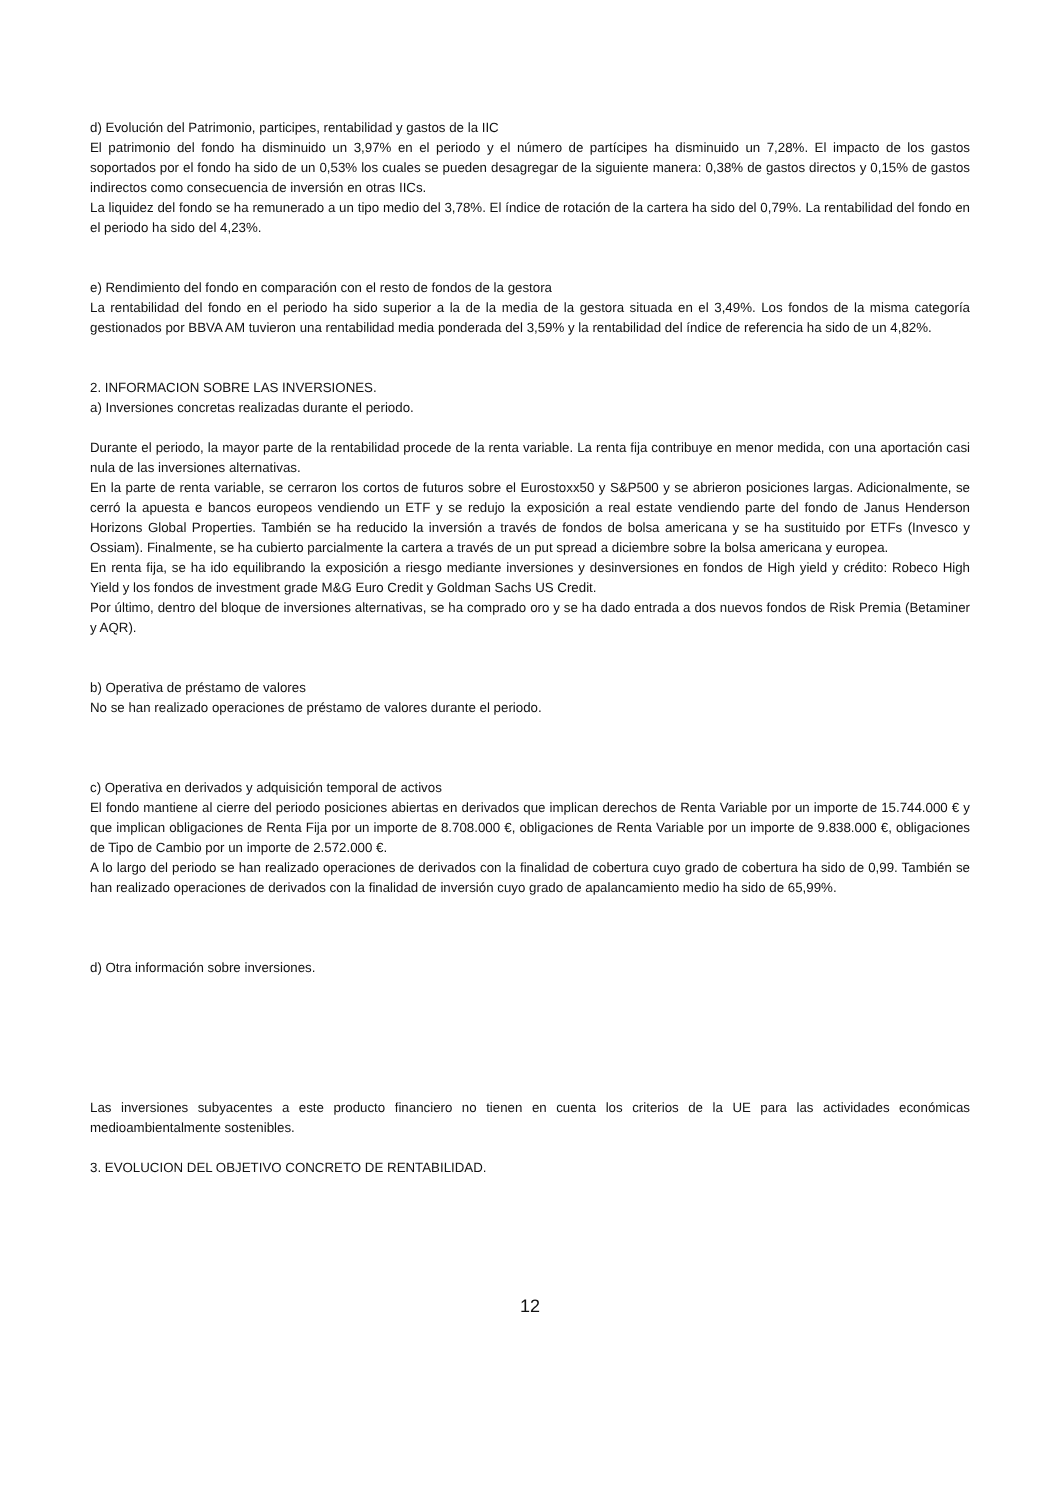d) Evolución del Patrimonio, participes, rentabilidad y gastos de la IIC
El patrimonio del fondo ha disminuido un 3,97% en el periodo y el número de partícipes ha disminuido un 7,28%. El impacto de los gastos soportados por el fondo ha sido de un 0,53% los cuales se pueden desagregar de la siguiente manera: 0,38% de gastos directos y 0,15% de gastos indirectos como consecuencia de inversión en otras IICs.
La liquidez del fondo se ha remunerado a un tipo medio del 3,78%. El índice de rotación de la cartera ha sido del 0,79%. La rentabilidad del fondo en el periodo ha sido del 4,23%.
e) Rendimiento del fondo en comparación con el resto de fondos de la gestora
La rentabilidad del fondo en el periodo ha sido superior a la de la media de la gestora situada en el 3,49%. Los fondos de la misma categoría gestionados por BBVA AM tuvieron una rentabilidad media ponderada del 3,59% y la rentabilidad del índice de referencia ha sido de un 4,82%.
2. INFORMACION SOBRE LAS INVERSIONES.
a) Inversiones concretas realizadas durante el periodo.
Durante el periodo, la mayor parte de la rentabilidad procede de la renta variable. La renta fija contribuye en menor medida, con una aportación casi nula de las inversiones alternativas.
En la parte de renta variable, se cerraron los cortos de futuros sobre el Eurostoxx50 y S&P500 y se abrieron posiciones largas. Adicionalmente, se cerró la apuesta e bancos europeos vendiendo un ETF y se redujo la exposición a real estate vendiendo parte del fondo de Janus Henderson Horizons Global Properties. También se ha reducido la inversión a través de fondos de bolsa americana y se ha sustituido por ETFs (Invesco y Ossiam). Finalmente, se ha cubierto parcialmente la cartera a través de un put spread a diciembre sobre la bolsa americana y europea.
En renta fija, se ha ido equilibrando la exposición a riesgo mediante inversiones y desinversiones en fondos de High yield y crédito: Robeco High Yield y los fondos de investment grade M&G Euro Credit y Goldman Sachs US Credit.
Por último, dentro del bloque de inversiones alternativas, se ha comprado oro y se ha dado entrada a dos nuevos fondos de Risk Premia (Betaminer y AQR).
b) Operativa de préstamo de valores
No se han realizado operaciones de préstamo de valores durante el periodo.
c) Operativa en derivados y adquisición temporal de activos
El fondo mantiene al cierre del periodo posiciones abiertas en derivados que implican derechos de Renta Variable por un importe de 15.744.000 € y que implican obligaciones de Renta Fija por un importe de 8.708.000 €, obligaciones de Renta Variable por un importe de 9.838.000 €, obligaciones de Tipo de Cambio por un importe de 2.572.000 €.
A lo largo del periodo se han realizado operaciones de derivados con la finalidad de cobertura cuyo grado de cobertura ha sido de 0,99. También se han realizado operaciones de derivados con la finalidad de inversión cuyo grado de apalancamiento medio ha sido de 65,99%.
d) Otra información sobre inversiones.
Las inversiones subyacentes a este producto financiero no tienen en cuenta los criterios de la UE para las actividades económicas medioambientalmente sostenibles.
3. EVOLUCION DEL OBJETIVO CONCRETO DE RENTABILIDAD.
12